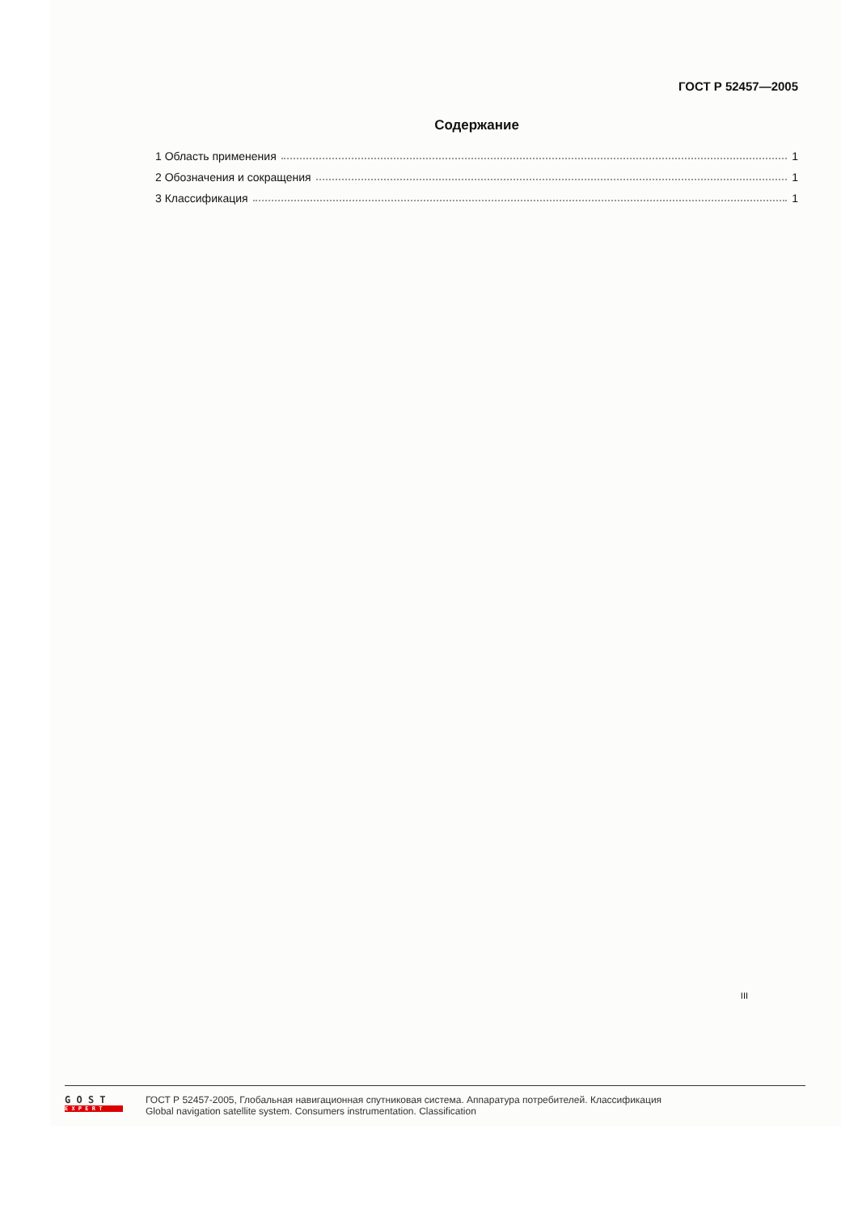ГОСТ Р 52457—2005
Содержание
1 Область применения 1
2 Обозначения и сокращения 1
3 Классификация 1
III
G O S T
E X P E R T
ГОСТ Р 52457-2005, Глобальная навигационная спутниковая система. Аппаратура потребителей. Классификация
Global navigation satellite system. Consumers instrumentation. Classification